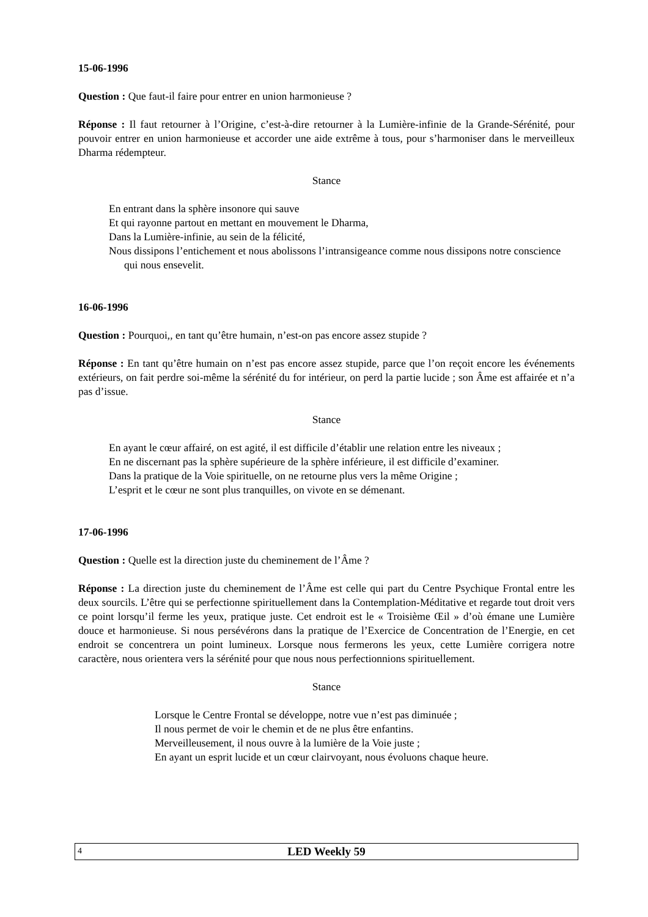15-06-1996
Question : Que faut-il faire pour entrer en union harmonieuse ?
Réponse : Il faut retourner à l’Origine, c’est-à-dire retourner à la Lumière-infinie de la Grande-Sérénité, pour pouvoir entrer en union harmonieuse et accorder une aide extrême à tous, pour s’harmoniser dans le merveilleux Dharma rédempteur.
Stance
En entrant dans la sphère insonore qui sauve
Et qui rayonne partout en mettant en mouvement le Dharma,
Dans la Lumière-infinie, au sein de la félicité,
Nous dissipons l’entichement et nous abolissons l’intransigeance comme nous dissipons notre conscience qui nous ensevelit.
16-06-1996
Question : Pourquoi,, en tant qu’être humain, n’est-on pas encore assez stupide ?
Réponse : En tant qu’être humain on n’est pas encore assez stupide, parce que l’on reçoit encore les événements extérieurs, on fait perdre soi-même la sérénité du for intérieur, on perd la partie lucide ; son Âme est affairée et n’a pas d’issue.
Stance
En ayant le cœur affairé, on est agité, il est difficile d’établir une relation entre les niveaux ;
En ne discernant pas la sphère supérieure de la sphère inférieure, il est difficile d’examiner.
Dans la pratique de la Voie spirituelle, on ne retourne plus vers la même Origine ;
L’esprit et le cœur ne sont plus tranquilles, on vivote en se démenant.
17-06-1996
Question : Quelle est la direction juste du cheminement de l’Âme ?
Réponse : La direction juste du cheminement de l’Âme est celle qui part du Centre Psychique Frontal entre les deux sourcils. L’être qui se perfectionne spirituellement dans la Contemplation-Méditative et regarde tout droit vers ce point lorsqu’il ferme les yeux, pratique juste. Cet endroit est le « Troisième Œil » d’où émane une Lumière douce et harmonieuse. Si nous persévérons dans la pratique de l’Exercice de Concentration de l’Energie, en cet endroit se concentrera un point lumineux. Lorsque nous fermerons les yeux, cette Lumière corrigera notre caractère, nous orientera vers la sérénité pour que nous nous perfectionnions spirituellement.
Stance
Lorsque le Centre Frontal se développe, notre vue n’est pas diminuée ;
Il nous permet de voir le chemin et de ne plus être enfantins.
Merveilleusement, il nous ouvre à la lumière de la Voie juste ;
En ayant un esprit lucide et un cœur clairvoyant, nous évoluons chaque heure.
4
LED Weekly 59